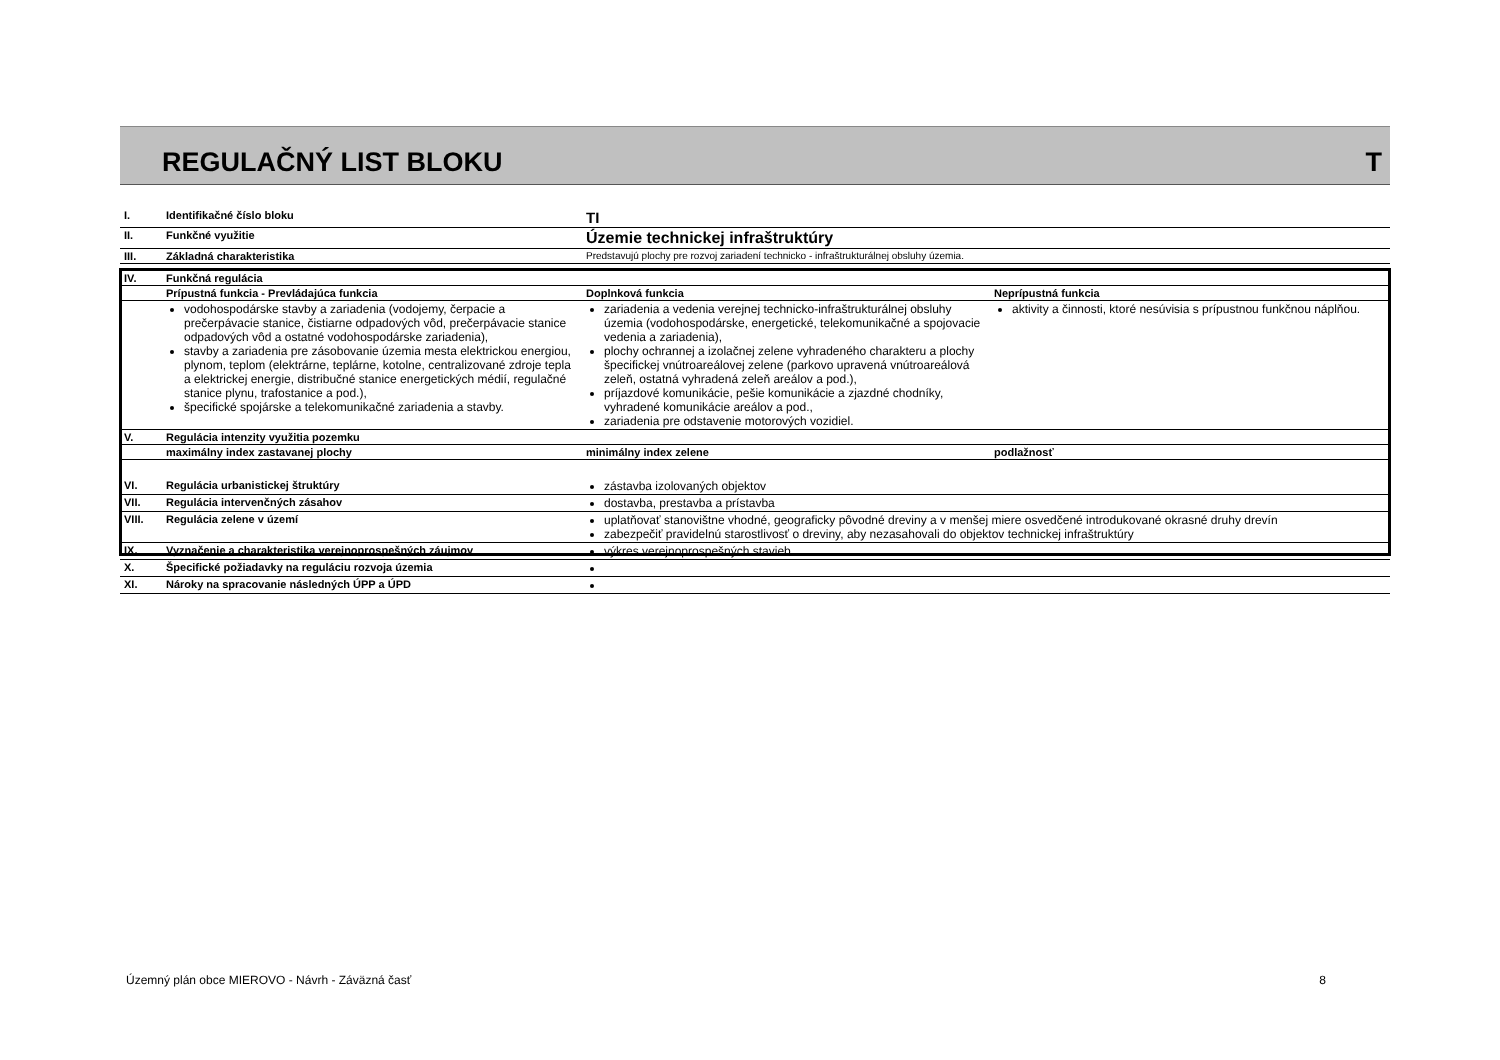REGULAČNÝ LIST BLOKU T
| I. | Identifikačné číslo bloku | TI | |
| II. | Funkčné využitie | Územie technickej infraštruktúry | |
| III. | Základná charakteristika | Predstavujú plochy pre rozvoj zariadení technicko - infraštrukturálnej obsluhy územia. | |
| IV. | Funkčná regulácia | | |
| | Prípustná funkcia - Prevládajúca funkcia | Doplnková funkcia | Neprípustná funkcia |
| | vodohospodárske stavby a zariadenia (vodojemy, čerpacie a prečerpávacie stanice, čistiarne odpadových vôd, prečerpávacie stanice odpadových vôd a ostatné vodohospodárske zariadenia), stavby a zariadenia pre zásobovanie územia mesta elektrickou energiou, plynom, teplom (elektrárne, teplárne, kotolne, centralizované zdroje tepla a elektrickej energie, distribučné stanice energetických médií, regulačné stanice plynu, trafostanice a pod.), špecifické spojárske a telekomunikačné zariadenia a stavby. | zariadenia a vedenia verejnej technicko-infraštrukturálnej obsluhy územia (vodohospodárske, energetické, telekomunikačné a spojovacie vedenia a zariadenia), plochy ochrannej a izolačnej zelene vyhradeného charakteru a plochy špecifickej vnútroareálovej zelene (parkovo upravená vnútroareálová zeleň, ostatná vyhradená zeleň areálov a pod.), príjazdové komunikácie, pešie komunikácie a zjazdné chodníky, vyhradené komunikácie areálov a pod., zariadenia pre odstavenie motorových vozidiel. | aktivity a činnosti, ktoré nesúvisia s prípustnou funkčnou náplňou. |
| V. | Regulácia intenzity využitia pozemku | | |
| | maximálny index zastavanej plochy | minimálny index zelene | podlažnosť |
| VI. | Regulácia urbanistickej štruktúry | zástavba izolovaných objektov | |
| VII. | Regulácia intervenčných zásahov | dostavba, prestavba a prístavba | |
| VIII. | Regulácia zelene v území | uplatňovať stanovištne vhodné, geograficky pôvodné dreviny a v menšej miere osvedčené introdukované okrasné druhy drevín zabezpečiť pravidelnú starostlivosť o dreviny, aby nezasahovali do objektov technickej infraštruktúry | |
| IX. | Vyznačenie a charakteristika verejnoprospešných záujmov | výkres verejnoprospešných stavieb | |
| X. | Špecifické požiadavky na reguláciu rozvoja územia | | |
| XI. | Nároky na spracovanie následných ÚPP a ÚPD | | |
Územný plán obce MIEROVO - Návrh - Záväzná časť 8